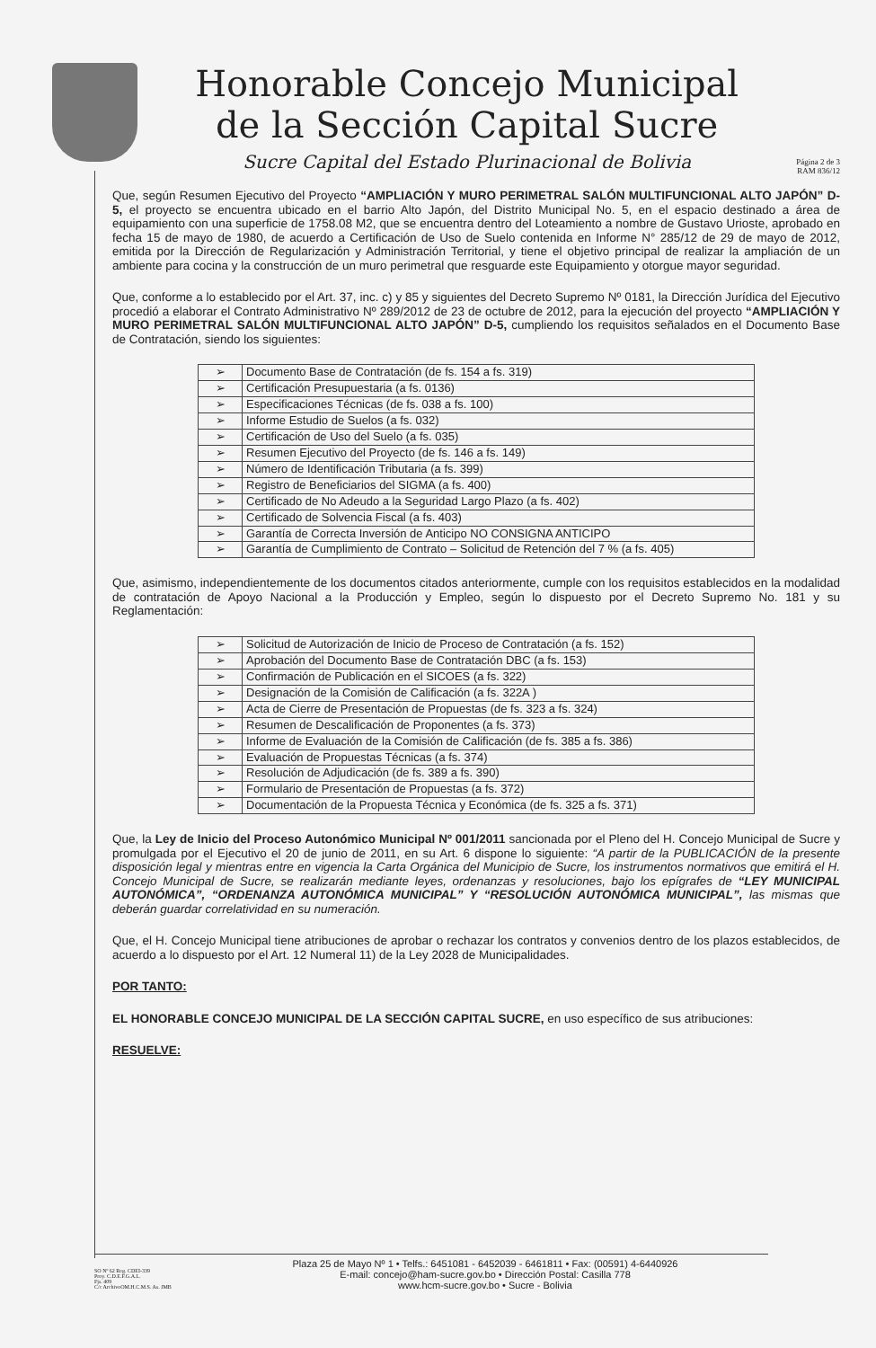Honorable Concejo Municipal
de la Sección Capital Sucre
Sucre Capital del Estado Plurinacional de Bolivia
Página 2 de 3
RAM 836/12
Que, según Resumen Ejecutivo del Proyecto “AMPLIACIÓN Y MURO PERIMETRAL SALÓN MULTIFUNCIONAL ALTO JAPÓN” D-5, el proyecto se encuentra ubicado en el barrio Alto Japón, del Distrito Municipal No. 5, en el espacio destinado a área de equipamiento con una superficie de 1758.08 M2, que se encuentra dentro del Loteamiento a nombre de Gustavo Urioste, aprobado en fecha 15 de mayo de 1980, de acuerdo a Certificación de Uso de Suelo contenida en Informe N° 285/12 de 29 de mayo de 2012, emitida por la Dirección de Regularización y Administración Territorial, y tiene el objetivo principal de realizar la ampliación de un ambiente para cocina y la construcción de un muro perimetral que resguarde este Equipamiento y otorgue mayor seguridad.
Que, conforme a lo establecido por el Art. 37, inc. c) y 85 y siguientes del Decreto Supremo Nº 0181, la Dirección Jurídica del Ejecutivo procedió a elaborar el Contrato Administrativo Nº 289/2012 de 23 de octubre de 2012, para la ejecución del proyecto “AMPLIACIÓN Y MURO PERIMETRAL SALÓN MULTIFUNCIONAL ALTO JAPÓN” D-5, cumpliendo los requisitos señalados en el Documento Base de Contratación, siendo los siguientes:
| ➢ | Documento Base de Contratación (de fs. 154 a fs. 319) |
| ➢ | Certificación Presupuestaria (a fs. 0136) |
| ➢ | Especificaciones Técnicas (de fs. 038 a fs. 100) |
| ➢ | Informe Estudio de Suelos (a fs. 032) |
| ➢ | Certificación de Uso del Suelo (a fs. 035) |
| ➢ | Resumen Ejecutivo del Proyecto (de fs. 146 a fs. 149) |
| ➢ | Número de Identificación Tributaria (a fs. 399) |
| ➢ | Registro de Beneficiarios del SIGMA (a fs. 400) |
| ➢ | Certificado de No Adeudo a la Seguridad Largo Plazo (a fs. 402) |
| ➢ | Certificado de Solvencia Fiscal (a fs. 403) |
| ➢ | Garantía de Correcta Inversión de Anticipo NO CONSIGNA ANTICIPO |
| ➢ | Garantía de Cumplimiento de Contrato – Solicitud de Retención del 7 % (a fs. 405) |
Que, asimismo, independientemente de los documentos citados anteriormente, cumple con los requisitos establecidos en la modalidad de contratación de Apoyo Nacional a la Producción y Empleo, según lo dispuesto por el Decreto Supremo No. 181 y su Reglamentación:
| ➢ | Solicitud de Autorización de Inicio de Proceso de Contratación (a fs. 152) |
| ➢ | Aprobación del Documento Base de Contratación DBC (a fs. 153) |
| ➢ | Confirmación de Publicación en el SICOES (a fs. 322) |
| ➢ | Designación de la Comisión de Calificación (a fs. 322A ) |
| ➢ | Acta de Cierre de Presentación de Propuestas (de fs. 323 a fs. 324) |
| ➢ | Resumen de Descalificación de Proponentes (a fs. 373) |
| ➢ | Informe de Evaluación de la Comisión de Calificación (de fs. 385 a fs. 386) |
| ➢ | Evaluación de Propuestas Técnicas (a fs. 374) |
| ➢ | Resolución de Adjudicación (de fs. 389 a fs. 390) |
| ➢ | Formulario de Presentación de Propuestas (a fs. 372) |
| ➢ | Documentación de la Propuesta Técnica y Económica (de fs. 325 a fs. 371) |
Que, la Ley de Inicio del Proceso Autonómico Municipal Nº 001/2011 sancionada por el Pleno del H. Concejo Municipal de Sucre y promulgada por el Ejecutivo el 20 de junio de 2011, en su Art. 6 dispone lo siguiente: “A partir de la PUBLICACIÓN de la presente disposición legal y mientras entre en vigencia la Carta Orgánica del Municipio de Sucre, los instrumentos normativos que emitirá el H. Concejo Municipal de Sucre, se realizarán mediante leyes, ordenanzas y resoluciones, bajo los epígrafes de “LEY MUNICIPAL AUTONÓMICA”, “ORDENANZA AUTONÓMICA MUNICIPAL” Y “RESOLUCIÓN AUTONÓMICA MUNICIPAL”, las mismas que deberán guardar correlatividad en su numeración.
Que, el H. Concejo Municipal tiene atribuciones de aprobar o rechazar los contratos y convenios dentro de los plazos establecidos, de acuerdo a lo dispuesto por el Art. 12 Numeral 11) de la Ley 2028 de Municipalidades.
POR TANTO:
EL HONORABLE CONCEJO MUNICIPAL DE LA SECCIÓN CAPITAL SUCRE, en uso específico de sus atribuciones:
RESUELVE:
SO Nº 62 Reg. CDEI-339
Proy. C.D.E.F.G.A.L.
Fjs. 409
C/c ArchivoOM.H.C.M.S. As. JMB
Plaza 25 de Mayo Nº 1 • Telfs.: 6451081 - 6452039 - 6461811 • Fax: (00591) 4-6440926
E-mail: concejo@ham-sucre.gov.bo • Dirección Postal: Casilla 778
www.hcm-sucre.gov.bo • Sucre - Bolivia